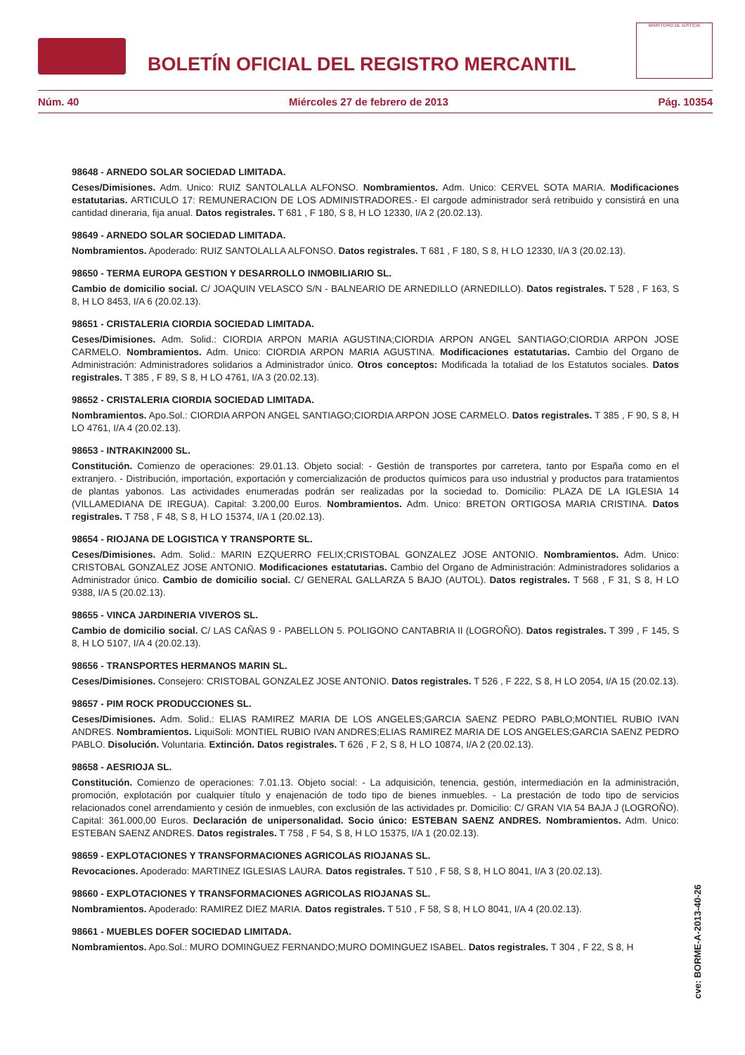BOLETÍN OFICIAL DEL REGISTRO MERCANTIL
MINISTERIO DE JUSTICIA
Núm. 40 Miércoles 27 de febrero de 2013 Pág. 10354
98648 - ARNEDO SOLAR SOCIEDAD LIMITADA.
Ceses/Dimisiones. Adm. Unico: RUIZ SANTOLALLA ALFONSO. Nombramientos. Adm. Unico: CERVEL SOTA MARIA. Modificaciones estatutarias. ARTICULO 17: REMUNERACION DE LOS ADMINISTRADORES.- El cargode administrador será retribuido y consistirá en una cantidad dineraria, fija anual. Datos registrales. T 681 , F 180, S 8, H LO 12330, I/A 2 (20.02.13).
98649 - ARNEDO SOLAR SOCIEDAD LIMITADA.
Nombramientos. Apoderado: RUIZ SANTOLALLA ALFONSO. Datos registrales. T 681 , F 180, S 8, H LO 12330, I/A 3 (20.02.13).
98650 - TERMA EUROPA GESTION Y DESARROLLO INMOBILIARIO SL.
Cambio de domicilio social. C/ JOAQUIN VELASCO S/N - BALNEARIO DE ARNEDILLO (ARNEDILLO). Datos registrales. T 528 , F 163, S 8, H LO 8453, I/A 6 (20.02.13).
98651 - CRISTALERIA CIORDIA SOCIEDAD LIMITADA.
Ceses/Dimisiones. Adm. Solid.: CIORDIA ARPON MARIA AGUSTINA;CIORDIA ARPON ANGEL SANTIAGO;CIORDIA ARPON JOSE CARMELO. Nombramientos. Adm. Unico: CIORDIA ARPON MARIA AGUSTINA. Modificaciones estatutarias. Cambio del Organo de Administración: Administradores solidarios a Administrador único. Otros conceptos: Modificada la totaliad de los Estatutos sociales. Datos registrales. T 385 , F 89, S 8, H LO 4761, I/A 3 (20.02.13).
98652 - CRISTALERIA CIORDIA SOCIEDAD LIMITADA.
Nombramientos. Apo.Sol.: CIORDIA ARPON ANGEL SANTIAGO;CIORDIA ARPON JOSE CARMELO. Datos registrales. T 385 , F 90, S 8, H LO 4761, I/A 4 (20.02.13).
98653 - INTRAKIN2000 SL.
Constitución. Comienzo de operaciones: 29.01.13. Objeto social: - Gestión de transportes por carretera, tanto por España como en el extranjero. - Distribución, importación, exportación y comercialización de productos químicos para uso industrial y productos para tratamientos de plantas yabonos. Las actividades enumeradas podrán ser realizadas por la sociedad to. Domicilio: PLAZA DE LA IGLESIA 14 (VILLAMEDIANA DE IREGUA). Capital: 3.200,00 Euros. Nombramientos. Adm. Unico: BRETON ORTIGOSA MARIA CRISTINA. Datos registrales. T 758 , F 48, S 8, H LO 15374, I/A 1 (20.02.13).
98654 - RIOJANA DE LOGISTICA Y TRANSPORTE SL.
Ceses/Dimisiones. Adm. Solid.: MARIN EZQUERRO FELIX;CRISTOBAL GONZALEZ JOSE ANTONIO. Nombramientos. Adm. Unico: CRISTOBAL GONZALEZ JOSE ANTONIO. Modificaciones estatutarias. Cambio del Organo de Administración: Administradores solidarios a Administrador único. Cambio de domicilio social. C/ GENERAL GALLARZA 5 BAJO (AUTOL). Datos registrales. T 568 , F 31, S 8, H LO 9388, I/A 5 (20.02.13).
98655 - VINCA JARDINERIA VIVEROS SL.
Cambio de domicilio social. C/ LAS CAÑAS 9 - PABELLON 5. POLIGONO CANTABRIA II (LOGROÑO). Datos registrales. T 399 , F 145, S 8, H LO 5107, I/A 4 (20.02.13).
98656 - TRANSPORTES HERMANOS MARIN SL.
Ceses/Dimisiones. Consejero: CRISTOBAL GONZALEZ JOSE ANTONIO. Datos registrales. T 526 , F 222, S 8, H LO 2054, I/A 15 (20.02.13).
98657 - PIM ROCK PRODUCCIONES SL.
Ceses/Dimisiones. Adm. Solid.: ELIAS RAMIREZ MARIA DE LOS ANGELES;GARCIA SAENZ PEDRO PABLO;MONTIEL RUBIO IVAN ANDRES. Nombramientos. LiquiSoli: MONTIEL RUBIO IVAN ANDRES;ELIAS RAMIREZ MARIA DE LOS ANGELES;GARCIA SAENZ PEDRO PABLO. Disolución. Voluntaria. Extinción. Datos registrales. T 626 , F 2, S 8, H LO 10874, I/A 2 (20.02.13).
98658 - AESRIOJA SL.
Constitución. Comienzo de operaciones: 7.01.13. Objeto social: - La adquisición, tenencia, gestión, intermediación en la administración, promoción, explotación por cualquier título y enajenación de todo tipo de bienes inmuebles. - La prestación de todo tipo de servicios relacionados conel arrendamiento y cesión de inmuebles, con exclusión de las actividades pr. Domicilio: C/ GRAN VIA 54 BAJA J (LOGROÑO). Capital: 361.000,00 Euros. Declaración de unipersonalidad. Socio único: ESTEBAN SAENZ ANDRES. Nombramientos. Adm. Unico: ESTEBAN SAENZ ANDRES. Datos registrales. T 758 , F 54, S 8, H LO 15375, I/A 1 (20.02.13).
98659 - EXPLOTACIONES Y TRANSFORMACIONES AGRICOLAS RIOJANAS SL.
Revocaciones. Apoderado: MARTINEZ IGLESIAS LAURA. Datos registrales. T 510 , F 58, S 8, H LO 8041, I/A 3 (20.02.13).
98660 - EXPLOTACIONES Y TRANSFORMACIONES AGRICOLAS RIOJANAS SL.
Nombramientos. Apoderado: RAMIREZ DIEZ MARIA. Datos registrales. T 510 , F 58, S 8, H LO 8041, I/A 4 (20.02.13).
98661 - MUEBLES DOFER SOCIEDAD LIMITADA.
Nombramientos. Apo.Sol.: MURO DOMINGUEZ FERNANDO;MURO DOMINGUEZ ISABEL. Datos registrales. T 304 , F 22, S 8, H
cve: BORME-A-2013-40-26